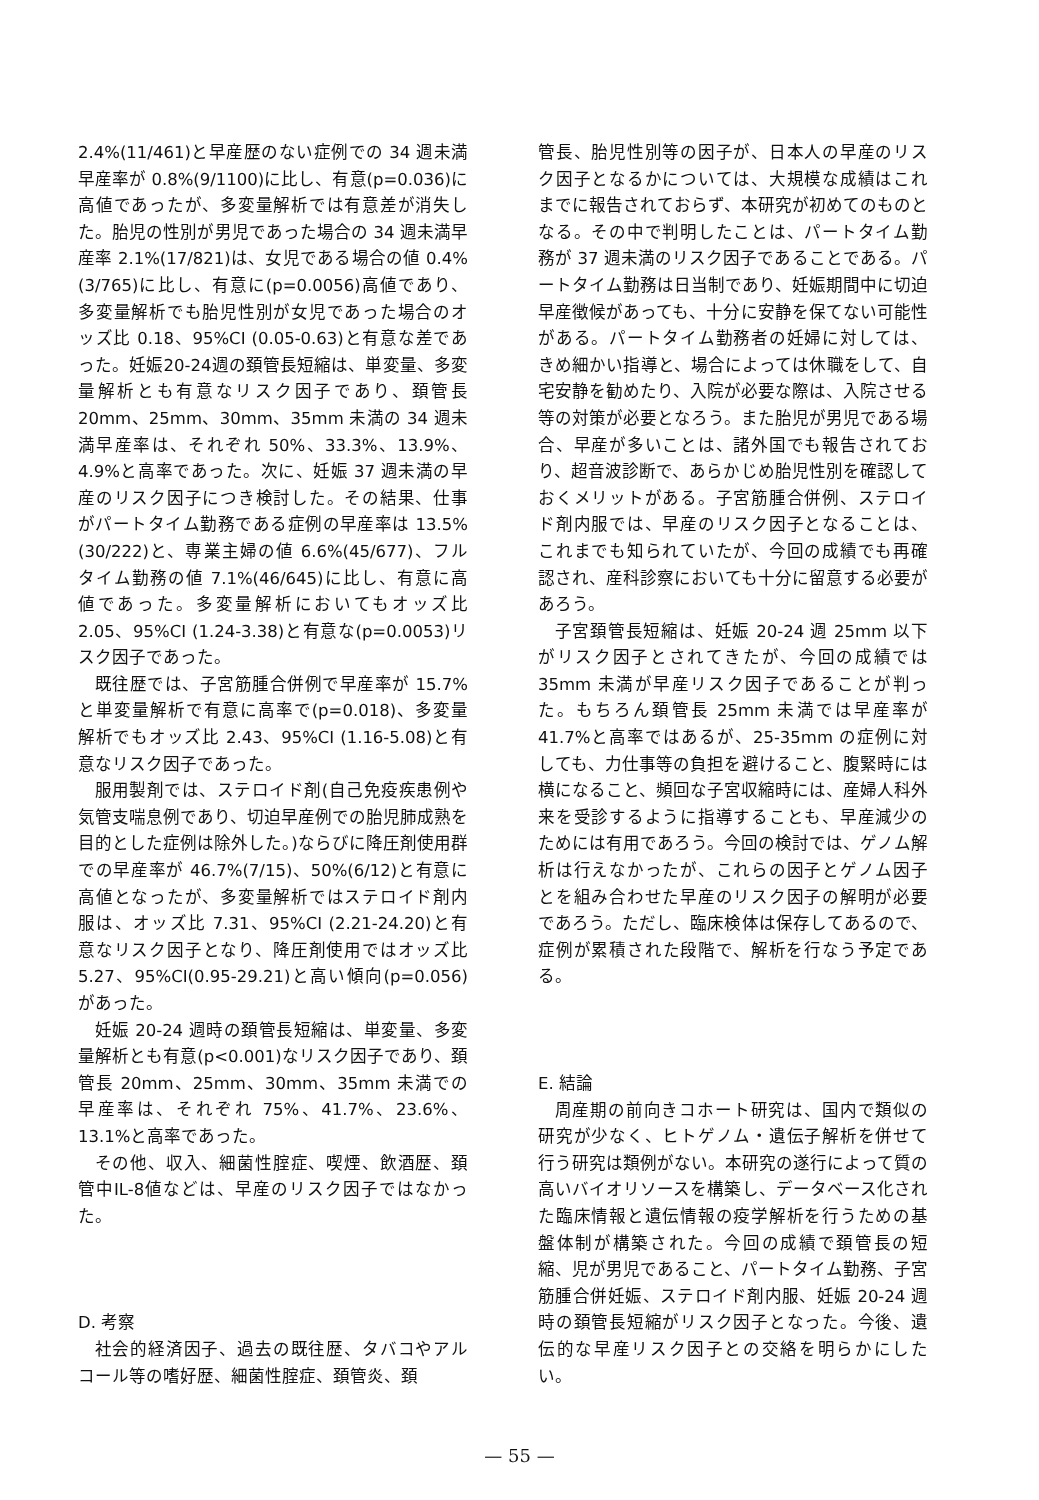2.4%(11/461)と早産歴のない症例での 34 週未満早産率が 0.8%(9/1100)に比し、有意(p=0.036)に高値であったが、多変量解析では有意差が消失した。胎児の性別が男児であった場合の 34 週未満早産率 2.1%(17/821)は、女児である場合の値 0.4%(3/765)に比し、有意に(p=0.0056)高値であり、多変量解析でも胎児性別が女児であった場合のオッズ比 0.18、95%CI (0.05-0.63)と有意な差であった。妊娠20-24週の頚管長短縮は、単変量、多変量解析とも有意なリスク因子であり、頚管長 20mm、25mm、30mm、35mm 未満の 34 週未満早産率は、それぞれ 50%、33.3%、13.9%、4.9%と高率であった。次に、妊娠 37 週未満の早産のリスク因子につき検討した。その結果、仕事がパートタイム勤務である症例の早産率は 13.5%(30/222)と、専業主婦の値 6.6%(45/677)、フルタイム勤務の値 7.1%(46/645)に比し、有意に高値であった。多変量解析においてもオッズ比 2.05、95%CI (1.24-3.38)と有意な(p=0.0053)リスク因子であった。
既往歴では、子宮筋腫合併例で早産率が 15.7%と単変量解析で有意に高率で(p=0.018)、多変量解析でもオッズ比 2.43、95%CI (1.16-5.08)と有意なリスク因子であった。
服用製剤では、ステロイド剤(自己免疫疾患例や気管支喘息例であり、切迫早産例での胎児肺成熟を目的とした症例は除外した。)ならびに降圧剤使用群での早産率が 46.7%(7/15)、50%(6/12)と有意に高値となったが、多変量解析ではステロイド剤内服は、オッズ比 7.31、95%CI (2.21-24.20)と有意なリスク因子となり、降圧剤使用ではオッズ比 5.27、95%CI(0.95-29.21)と高い傾向(p=0.056)があった。
妊娠 20-24 週時の頚管長短縮は、単変量、多変量解析とも有意(p<0.001)なリスク因子であり、頚管長 20mm、25mm、30mm、35mm 未満での早産率は、それぞれ 75%、41.7%、23.6%、13.1%と高率であった。
その他、収入、細菌性腟症、喫煙、飲酒歴、頚管中IL-8値などは、早産のリスク因子ではなかった。
D. 考察
社会的経済因子、過去の既往歴、タバコやアルコール等の嗜好歴、細菌性腟症、頚管炎、頚
管長、胎児性別等の因子が、日本人の早産のリスク因子となるかについては、大規模な成績はこれまでに報告されておらず、本研究が初めてのものとなる。その中で判明したことは、パートタイム勤務が 37 週未満のリスク因子であることである。パートタイム勤務は日当制であり、妊娠期間中に切迫早産徴候があっても、十分に安静を保てない可能性がある。パートタイム勤務者の妊婦に対しては、きめ細かい指導と、場合によっては休職をして、自宅安静を勧めたり、入院が必要な際は、入院させる等の対策が必要となろう。また胎児が男児である場合、早産が多いことは、諸外国でも報告されており、超音波診断で、あらかじめ胎児性別を確認しておくメリットがある。子宮筋腫合併例、ステロイド剤内服では、早産のリスク因子となることは、これまでも知られていたが、今回の成績でも再確認され、産科診察においても十分に留意する必要があろう。
子宮頚管長短縮は、妊娠 20-24 週 25mm 以下がリスク因子とされてきたが、今回の成績では 35mm 未満が早産リスク因子であることが判った。もちろん頚管長 25mm 未満では早産率が 41.7%と高率ではあるが、25-35mm の症例に対しても、力仕事等の負担を避けること、腹緊時には横になること、頻回な子宮収縮時には、産婦人科外来を受診するように指導することも、早産減少のためには有用であろう。今回の検討では、ゲノム解析は行えなかったが、これらの因子とゲノム因子とを組み合わせた早産のリスク因子の解明が必要であろう。ただし、臨床検体は保存してあるので、症例が累積された段階で、解析を行なう予定である。
E. 結論
周産期の前向きコホート研究は、国内で類似の研究が少なく、ヒトゲノム・遺伝子解析を併せて行う研究は類例がない。本研究の遂行によって質の高いバイオリソースを構築し、データベース化された臨床情報と遺伝情報の疫学解析を行うための基盤体制が構築された。今回の成績で頚管長の短縮、児が男児であること、パートタイム勤務、子宮筋腫合併妊娠、ステロイド剤内服、妊娠 20-24 週時の頚管長短縮がリスク因子となった。今後、遺伝的な早産リスク因子との交絡を明らかにしたい。
— 55 —